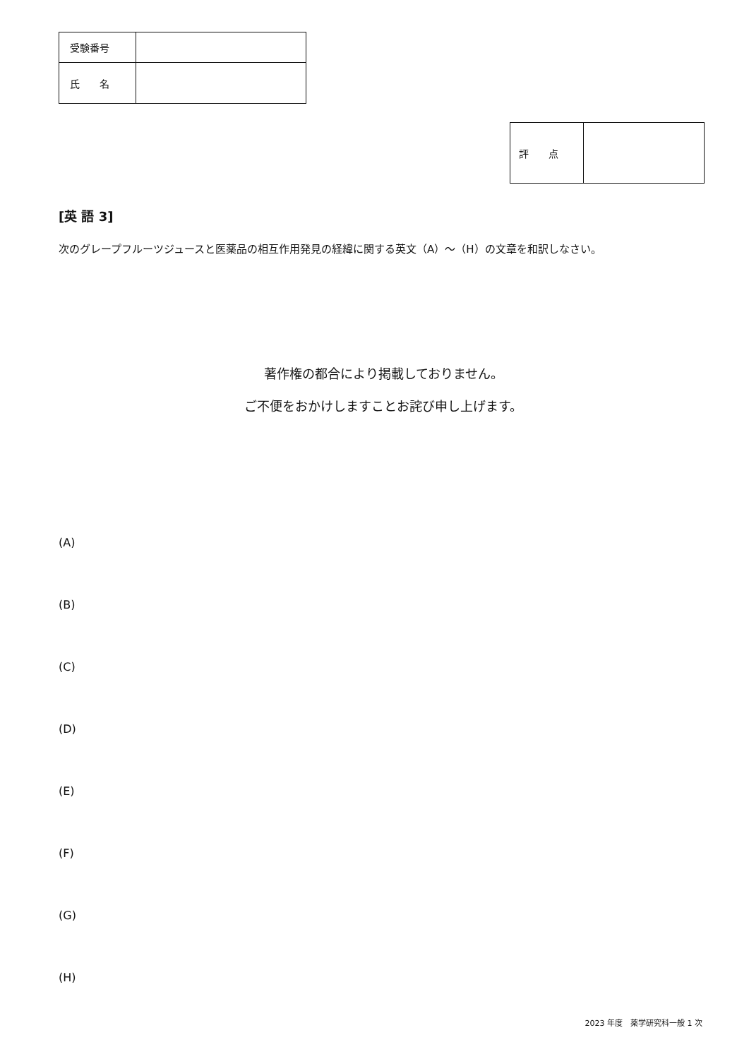| 受験番号 | |
| 氏 名 | |
| 評 点 | |
[英 語 3]
次のグレープフルーツジュースと医薬品の相互作用発見の経緯に関する英文（A）～（H）の文章を和訳しなさい。
著作権の都合により掲載しておりません。
ご不便をおかけしますことお詫び申し上げます。
(A)
(B)
(C)
(D)
(E)
(F)
(G)
(H)
2023 年度　薬学研究科一般 1 次